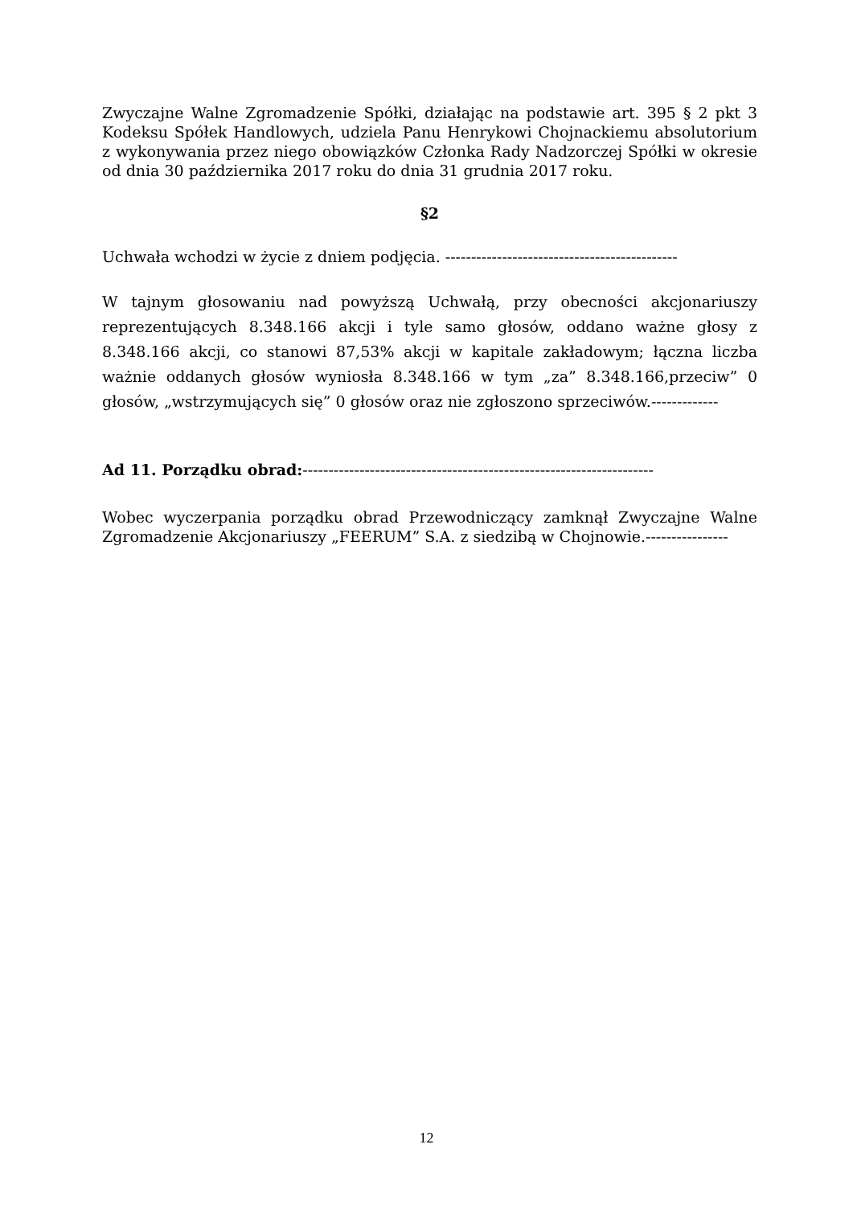Zwyczajne Walne Zgromadzenie Spółki, działając na podstawie art. 395 § 2 pkt 3 Kodeksu Spółek Handlowych, udziela Panu Henrykowi Chojnackiemu absolutorium z wykonywania przez niego obowiązków Członka Rady Nadzorczej Spółki w okresie od dnia 30 października 2017 roku do dnia 31 grudnia 2017 roku.
§2
Uchwała wchodzi w życie z dniem podjęcia. ---------------------------------------------
W tajnym głosowaniu nad powyższą Uchwałą, przy obecności akcjonariuszy reprezentujących 8.348.166 akcji i tyle samo głosów, oddano ważne głosy z 8.348.166 akcji, co stanowi 87,53% akcji w kapitale zakładowym; łączna liczba ważnie oddanych głosów wyniosła 8.348.166 w tym „za” 8.348.166,przeciw” 0 głosów, „wstrzymujących się” 0 głosów oraz nie zgłoszono sprzeciwów.-------------
Ad 11. Porządku obrad:--------------------------------------------------------------------
Wobec wyczerpania porządku obrad Przewodniczący zamknął Zwyczajne Walne Zgromadzenie Akcjonariuszy „FEERUM” S.A. z siedzibą w Chojnowie.----------------
12